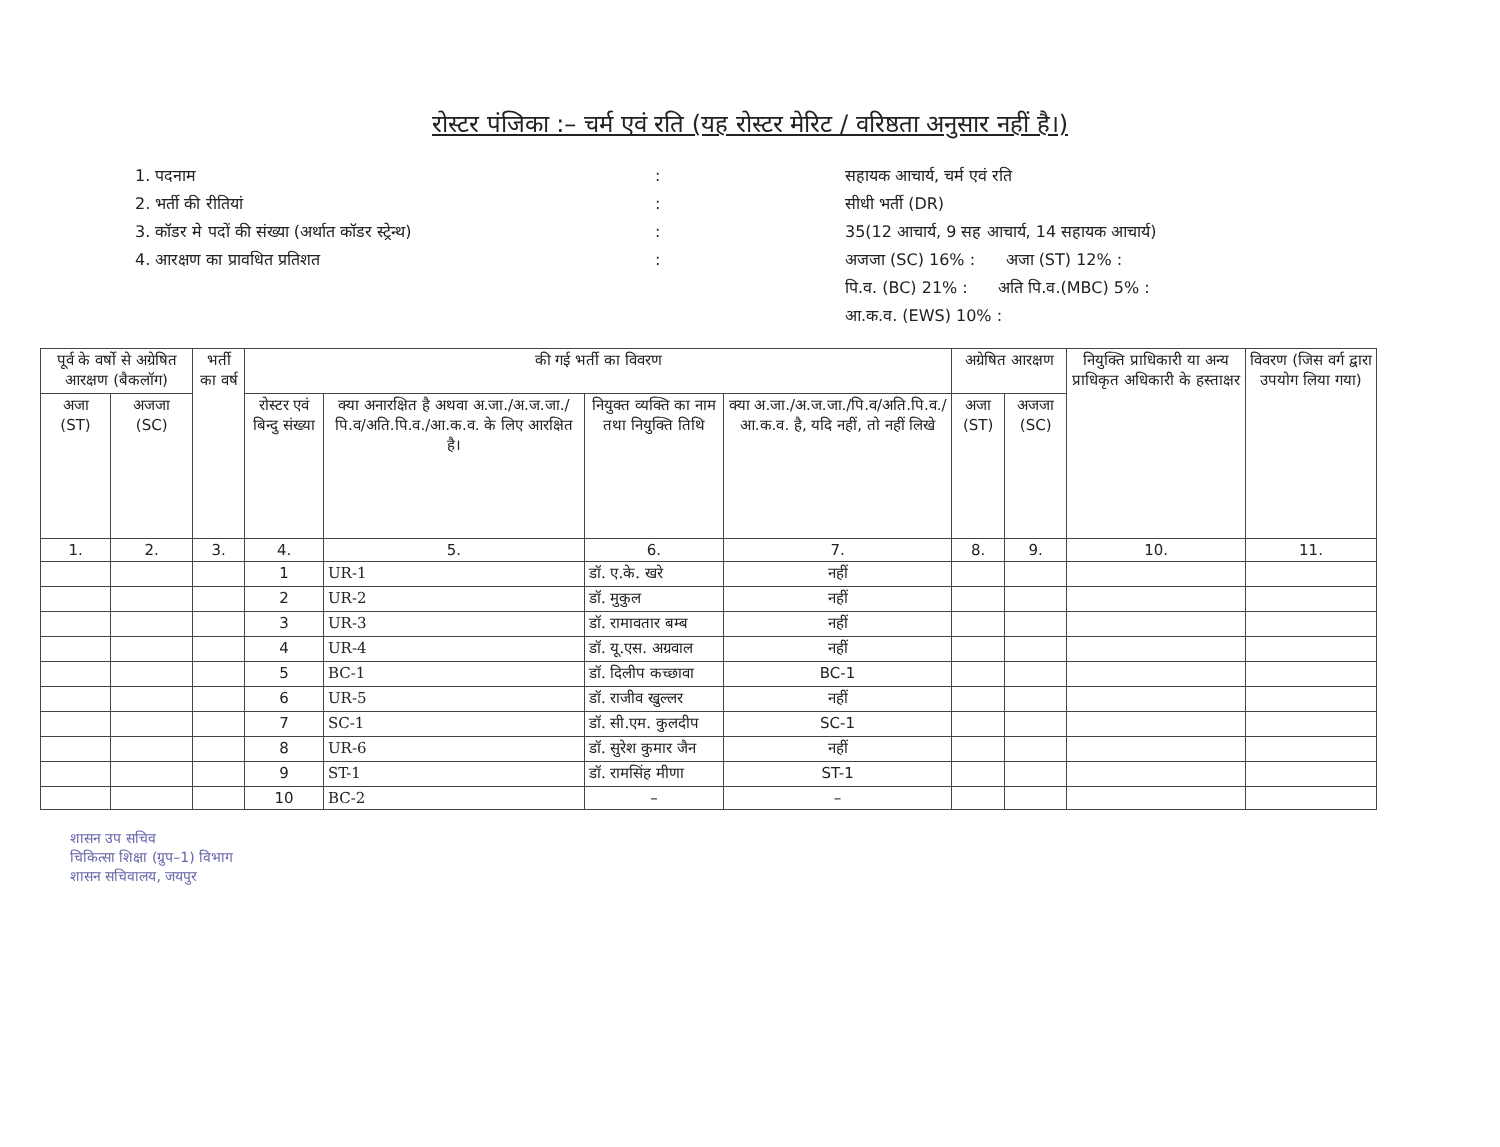रोस्टर पंजिका :– चर्म एवं रति (यह रोस्टर मेरिट / वरिष्ठता अनुसार नहीं है।)
1. पदनाम
2. भर्ती की रीतियां
3. कॉडर मे पदों की संख्या (अर्थात कॉडर स्ट्रेन्थ)
4. आरक्षण का प्रावधित प्रतिशत
:
:
:
:
सहायक आचार्य, चर्म एवं रति
सीधी भर्ती (DR)
35(12 आचार्य, 9 सह आचार्य, 14 सहायक आचार्य)
अजजा (SC) 16% : अजा (ST) 12% :
पि.व. (BC) 21% : अति पि.व.(MBC) 5% :
आ.क.व. (EWS) 10% :
| पूर्व के वर्षो से अग्रेषित आरक्षण (बैकलॉग) | | भर्ती का वर्ष | की गई भर्ती का विवरण | | | | अग्रेषित आरक्षण | | नियुक्ति प्राधिकारी या अन्य प्राधिकृत अधिकारी के हस्ताक्षर | विवरण (जिस वर्ग द्वारा उपयोग लिया गया) |
| --- | --- | --- | --- | --- | --- | --- | --- | --- | --- | --- |
| अजा (ST) | अजजा (SC) | | रोस्टर एवं बिन्दु संख्या | क्या अनारक्षित है अथवा अ.जा./अ.ज.जा./पि.व/अति.पि.व./आ.क.व. के लिए आरक्षित है। | नियुक्त व्यक्ति का नाम तथा नियुक्ति तिथि | क्या अ.जा./अ.ज.जा./पि.व/अति.पि.व./आ.क.व. है, यदि नहीं, तो नहीं लिखे | अजा (ST) | अजजा (SC) | | |
| 1. | 2. | 3. | 4. | 5. | 6. | 7. | 8. | 9. | 10. | 11. |
| | | | 1 | UR-1 | डॉ. ए.के. खरे | नहीं | | | | |
| | | | 2 | UR-2 | डॉ. मुकुल | नहीं | | | | |
| | | | 3 | UR-3 | डॉ. रामावतार बम्ब | नहीं | | | | |
| | | | 4 | UR-4 | डॉ. यू.एस. अग्रवाल | नहीं | | | | |
| | | | 5 | BC-1 | डॉ. दिलीप कच्छावा | BC-1 | | | | |
| | | | 6 | UR-5 | डॉ. राजीव खुल्लर | नहीं | | | | |
| | | | 7 | SC-1 | डॉ. सी.एम. कुलदीप | SC-1 | | | | |
| | | | 8 | UR-6 | डॉ. सुरेश कुमार जैन | नहीं | | | | |
| | | | 9 | ST-1 | डॉ. रामसिंह मीणा | ST-1 | | | | |
| | | | 10 | BC-2 | – | – | | | | |
शासन उप सचिव
चिकित्सा शिक्षा (ग्रुप–1) विभाग
शासन सचिवालय, जयपुर